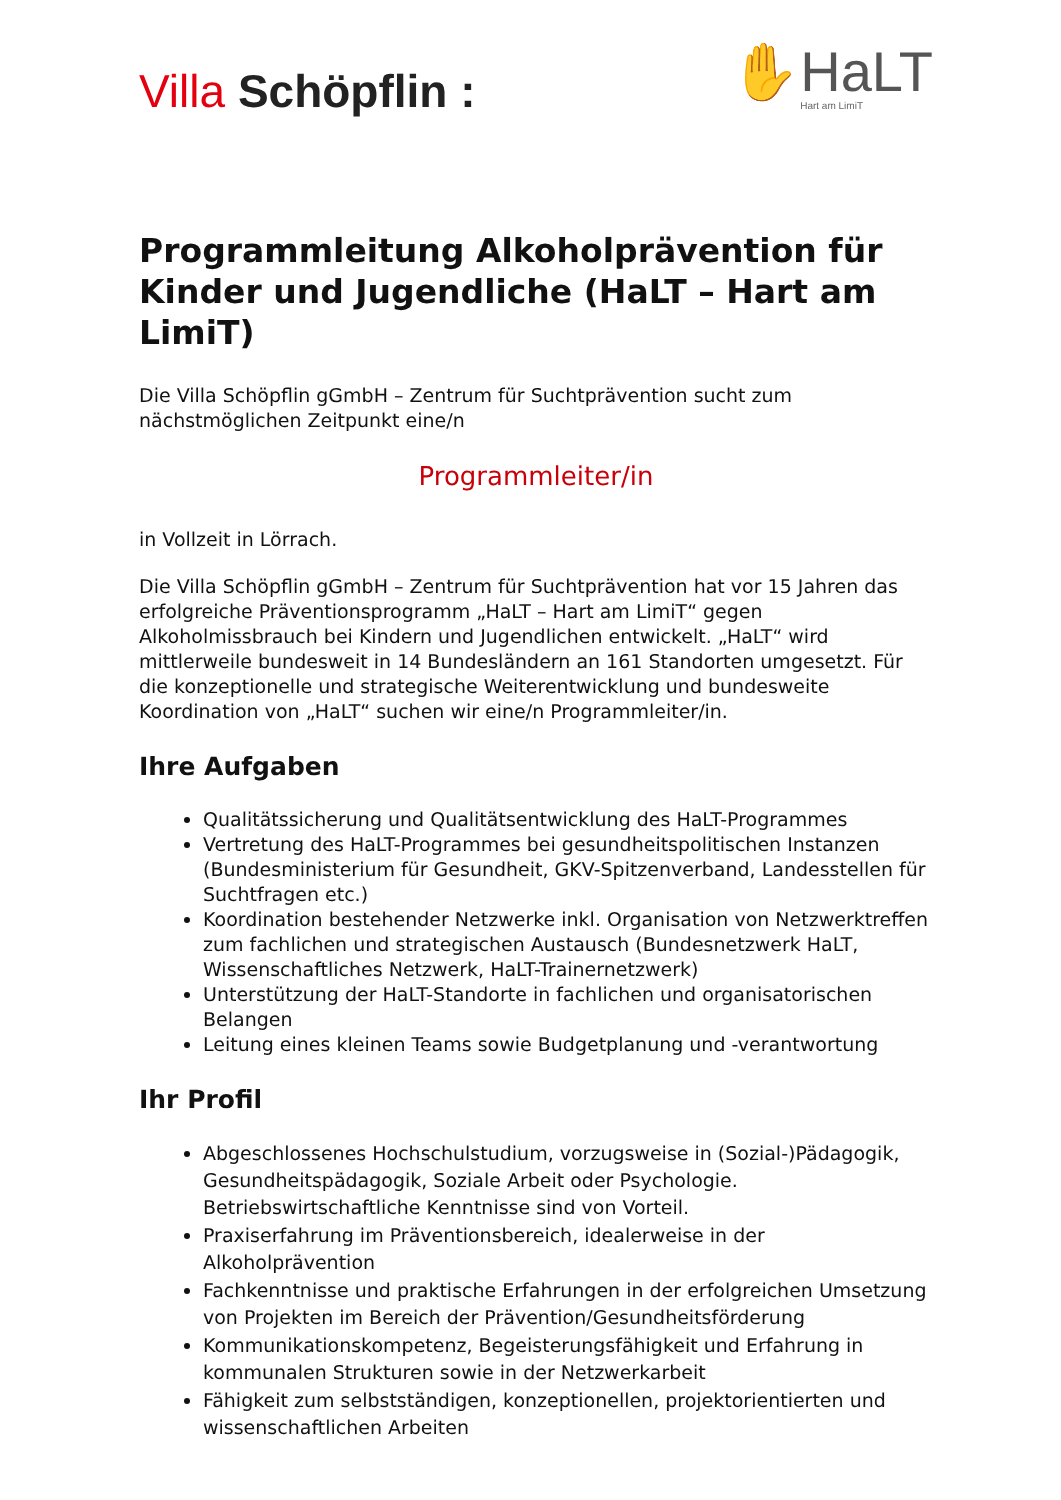Villa Schöpflin :
✋HaLT
Hart am LimiT
Programmleitung Alkoholprävention für Kinder und Jugendliche (HaLT – Hart am LimiT)
Die Villa Schöpflin gGmbH – Zentrum für Suchtprävention sucht zum nächstmöglichen Zeitpunkt eine/n
Programmleiter/in
in Vollzeit in Lörrach.
Die Villa Schöpflin gGmbH – Zentrum für Suchtprävention hat vor 15 Jahren das erfolgreiche Präventionsprogramm „HaLT – Hart am LimiT“ gegen Alkoholmissbrauch bei Kindern und Jugendlichen entwickelt. „HaLT“ wird mittlerweile bundesweit in 14 Bundesländern an 161 Standorten umgesetzt. Für die konzeptionelle und strategische Weiterentwicklung und bundesweite Koordination von „HaLT“ suchen wir eine/n Programmleiter/in.
Ihre Aufgaben
Qualitätssicherung und Qualitätsentwicklung des HaLT-Programmes
Vertretung des HaLT-Programmes bei gesundheitspolitischen Instanzen (Bundesministerium für Gesundheit, GKV-Spitzenverband, Landesstellen für Suchtfragen etc.)
Koordination bestehender Netzwerke inkl. Organisation von Netzwerktreffen zum fachlichen und strategischen Austausch (Bundesnetzwerk HaLT, Wissenschaftliches Netzwerk, HaLT-Trainernetzwerk)
Unterstützung der HaLT-Standorte in fachlichen und organisatorischen Belangen
Leitung eines kleinen Teams sowie Budgetplanung und -verantwortung
Ihr Profil
Abgeschlossenes Hochschulstudium, vorzugsweise in (Sozial-)Pädagogik, Gesundheitspädagogik, Soziale Arbeit oder Psychologie. Betriebswirtschaftliche Kenntnisse sind von Vorteil.
Praxiserfahrung im Präventionsbereich, idealerweise in der Alkoholprävention
Fachkenntnisse und praktische Erfahrungen in der erfolgreichen Umsetzung von Projekten im Bereich der Prävention/Gesundheitsförderung
Kommunikationskompetenz, Begeisterungsfähigkeit und Erfahrung in kommunalen Strukturen sowie in der Netzwerkarbeit
Fähigkeit zum selbstständigen, konzeptionellen, projektorientierten und wissenschaftlichen Arbeiten